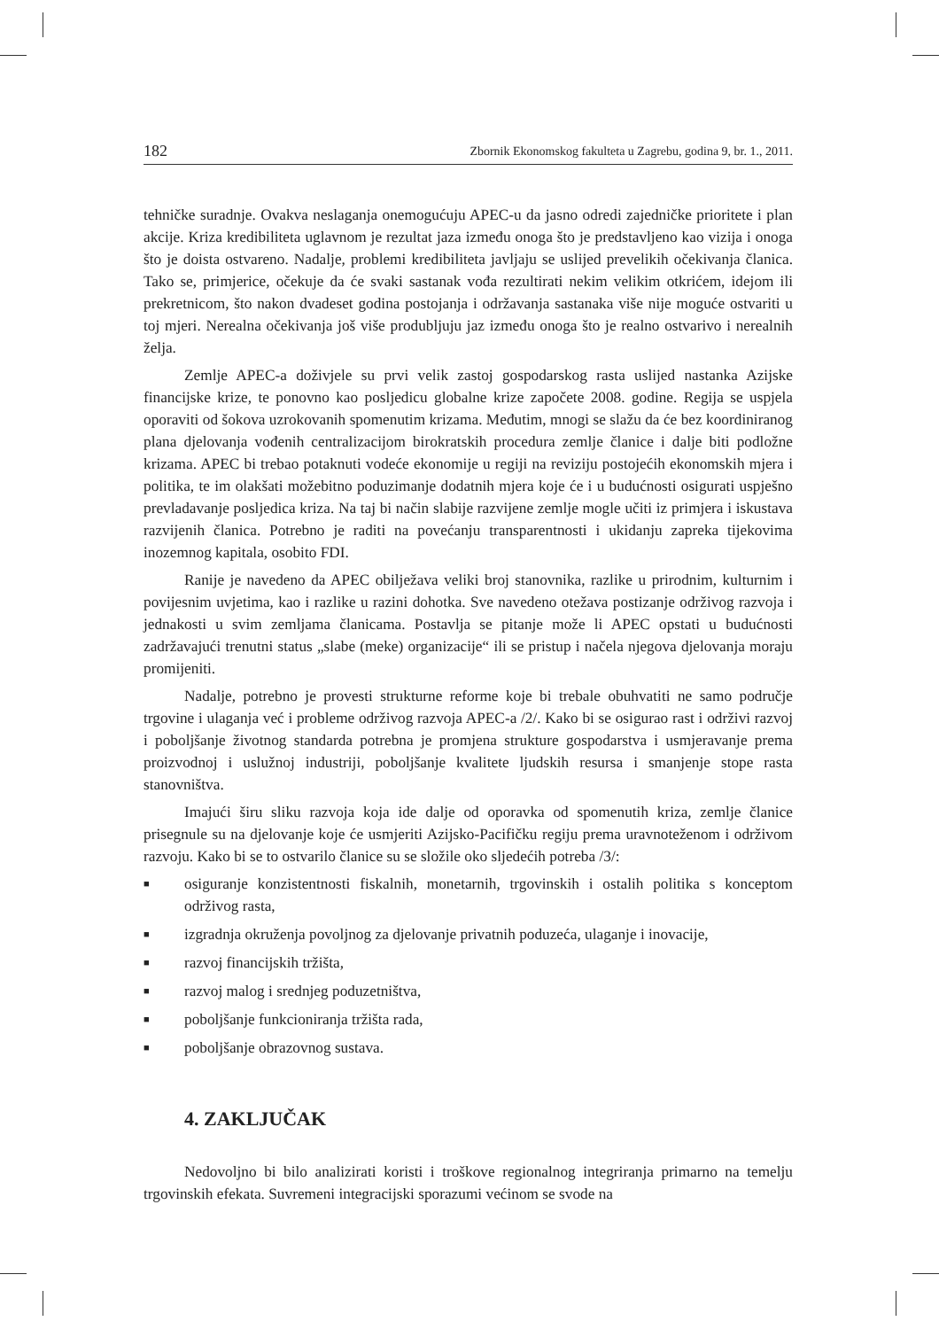182 Zbornik Ekonomskog fakulteta u Zagrebu, godina 9, br. 1., 2011.
tehničke suradnje. Ovakva neslaganja onemogućuju APEC-u da jasno odredi zajedničke prioritete i plan akcije. Kriza kredibiliteta uglavnom je rezultat jaza između onoga što je predstavljeno kao vizija i onoga što je doista ostvareno. Nadalje, problemi kredibiliteta javljaju se uslijed prevelikih očekivanja članica. Tako se, primjerice, očekuje da će svaki sastanak vođa rezultirati nekim velikim otkrićem, idejom ili prekretnicom, što nakon dvadeset godina postojanja i održavanja sastanaka više nije moguće ostvariti u toj mjeri. Nerealna očekivanja još više produbljuju jaz između onoga što je realno ostvarivo i nerealnih želja.
Zemlje APEC-a doživjele su prvi velik zastoj gospodarskog rasta uslijed nastanka Azijske financijske krize, te ponovno kao posljedicu globalne krize započete 2008. godine. Regija se uspjela oporaviti od šokova uzrokovanih spomenutim krizama. Međutim, mnogi se slažu da će bez koordiniranog plana djelovanja vođenih centralizacijom birokratskih procedura zemlje članice i dalje biti podložne krizama. APEC bi trebao potaknuti vodeće ekonomije u regiji na reviziju postojećih ekonomskih mjera i politika, te im olakšati možebitno poduzimanje dodatnih mjera koje će i u budućnosti osigurati uspješno prevladavanje posljedica kriza. Na taj bi način slabije razvijene zemlje mogle učiti iz primjera i iskustava razvijenih članica. Potrebno je raditi na povećanju transparentnosti i ukidanju zapreka tijekovima inozemnog kapitala, osobito FDI.
Ranije je navedeno da APEC obilježava veliki broj stanovnika, razlike u prirodnim, kulturnim i povijesnim uvjetima, kao i razlike u razini dohotka. Sve navedeno otežava postizanje održivog razvoja i jednakosti u svim zemljama članicama. Postavlja se pitanje može li APEC opstati u budućnosti zadržavajući trenutni status „slabe (meke) organizacije“ ili se pristup i načela njegova djelovanja moraju promijeniti.
Nadalje, potrebno je provesti strukturne reforme koje bi trebale obuhvatiti ne samo područje trgovine i ulaganja već i probleme održivog razvoja APEC-a /2/. Kako bi se osigurao rast i održivi razvoj i poboljšanje životnog standarda potrebna je promjena strukture gospodarstva i usmjeravanje prema proizvodnoj i uslužnoj industriji, poboljšanje kvalitete ljudskih resursa i smanjenje stope rasta stanovništva.
Imajući širu sliku razvoja koja ide dalje od oporavka od spomenutih kriza, zemlje članice prisegnule su na djelovanje koje će usmjeriti Azijsko-Pacifičku regiju prema uravnoteženom i održivom razvoju. Kako bi se to ostvarilo članice su se složile oko sljedećih potreba /3/:
■ osiguranje konzistentnosti fiskalnih, monetarnih, trgovinskih i ostalih politika s konceptom održivog rasta,
■ izgradnja okruženja povoljnog za djelovanje privatnih poduzeća, ulaganje i inovacije,
■ razvoj financijskih tržišta,
■ razvoj malog i srednjeg poduzetništva,
■ poboljšanje funkcioniranja tržišta rada,
■ poboljšanje obrazovnog sustava.
4. ZAKLJUČAK
Nedovoljno bi bilo analizirati koristi i troškove regionalnog integriranja primarno na temelju trgovinskih efekata. Suvremeni integracijski sporazumi većinom se svode na